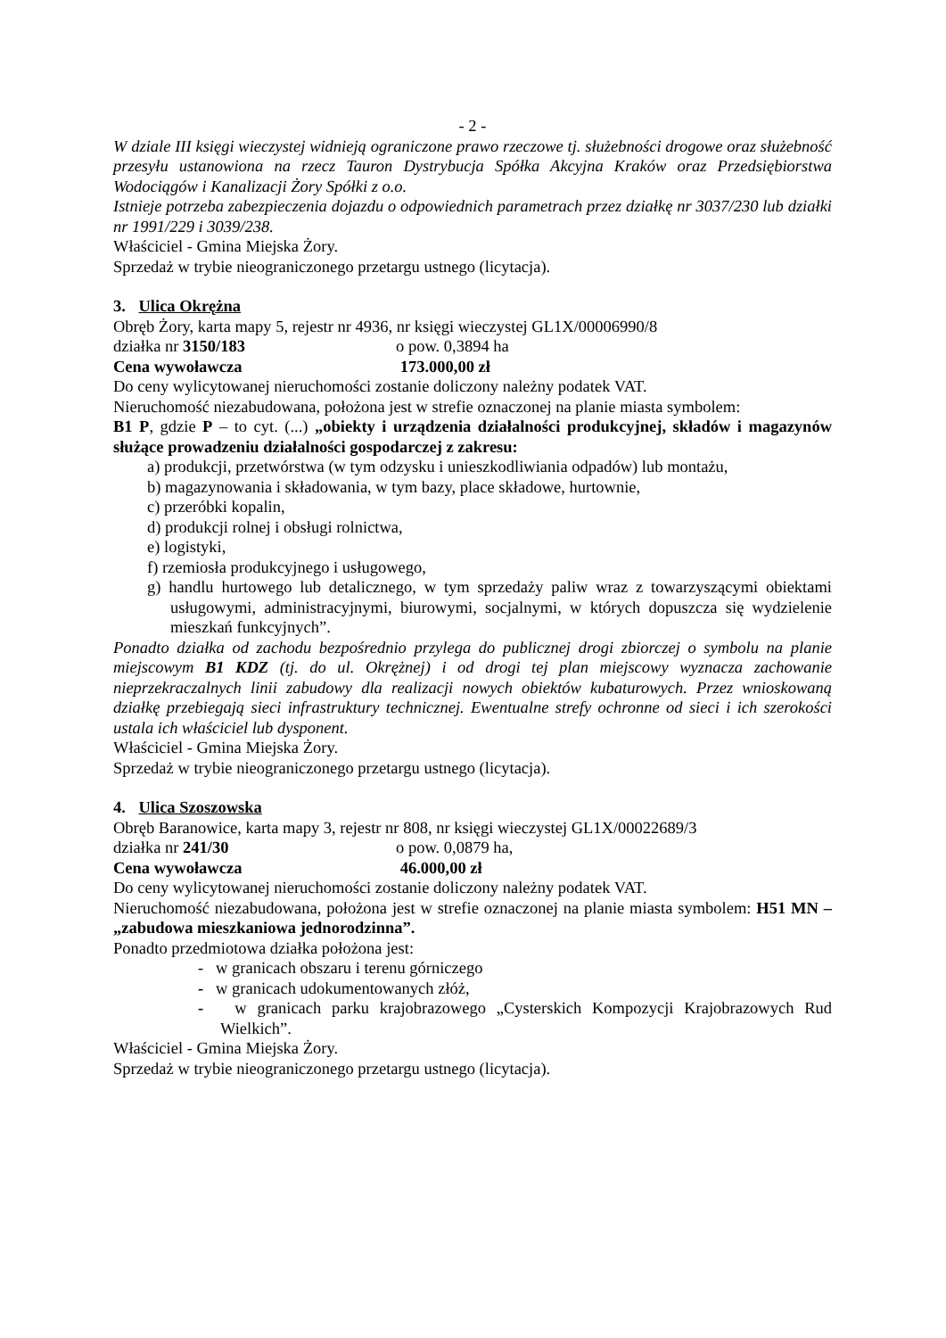- 2 -
W dziale III księgi wieczystej widnieją ograniczone prawo rzeczowe tj. służebności drogowe oraz służebność przesyłu ustanowiona na rzecz Tauron Dystrybucja Spółka Akcyjna Kraków oraz Przedsiębiorstwa Wodociągów i Kanalizacji Żory Spółki z o.o.
Istnieje potrzeba zabezpieczenia dojazdu o odpowiednich parametrach przez działkę nr 3037/230 lub działki nr 1991/229 i 3039/238.
Właściciel - Gmina Miejska Żory.
Sprzedaż w trybie nieograniczonego przetargu ustnego (licytacja).
3. Ulica Okrężna
Obręb Żory, karta mapy 5, rejestr nr 4936, nr księgi wieczystej GL1X/00006990/8
działka nr 3150/183 o pow. 0,3894 ha
Cena wywoławcza 173.000,00 zł
Do ceny wylicytowanej nieruchomości zostanie doliczony należny podatek VAT.
Nieruchomość niezabudowana, położona jest w strefie oznaczonej na planie miasta symbolem:
B1 P, gdzie P – to cyt. (...) „obiekty i urządzenia działalności produkcyjnej, składów i magazynów służące prowadzeniu działalności gospodarczej z zakresu:
a) produkcji, przetwórstwa (w tym odzysku i unieszkodliwiania odpadów) lub montażu,
b) magazynowania i składowania, w tym bazy, place składowe, hurtownie,
c) przeróbki kopalin,
d) produkcji rolnej i obsługi rolnictwa,
e) logistyki,
f) rzemiosła produkcyjnego i usługowego,
g) handlu hurtowego lub detalicznego, w tym sprzedaży paliw wraz z towarzyszącymi obiektami usługowymi, administracyjnymi, biurowymi, socjalnymi, w których dopuszcza się wydzielenie mieszkań funkcyjnych”.
Ponadto działka od zachodu bezpośrednio przylega do publicznej drogi zbiorczej o symbolu na planie miejscowym B1 KDZ (tj. do ul. Okrężnej) i od drogi tej plan miejscowy wyznacza zachowanie nieprzekraczalnych linii zabudowy dla realizacji nowych obiektów kubaturowych. Przez wnioskowaną działkę przebiegają sieci infrastruktury technicznej. Ewentualne strefy ochronne od sieci i ich szerokości ustala ich właściciel lub dysponent.
Właściciel - Gmina Miejska Żory.
Sprzedaż w trybie nieograniczonego przetargu ustnego (licytacja).
4. Ulica Szoszowska
Obręb Baranowice, karta mapy 3, rejestr nr 808, nr księgi wieczystej GL1X/00022689/3
działka nr 241/30 o pow. 0,0879 ha,
Cena wywoławcza 46.000,00 zł
Do ceny wylicytowanej nieruchomości zostanie doliczony należny podatek VAT.
Nieruchomość niezabudowana, położona jest w strefie oznaczonej na planie miasta symbolem: H51 MN – „zabudowa mieszkaniowa jednorodzinna”.
Ponadto przedmiotowa działka położona jest:
- w granicach obszaru i terenu górniczego
- w granicach udokumentowanych złóż,
- w granicach parku krajobrazowego „Cysterskich Kompozycji Krajobrazowych Rud Wielkich”.
Właściciel - Gmina Miejska Żory.
Sprzedaż w trybie nieograniczonego przetargu ustnego (licytacja).